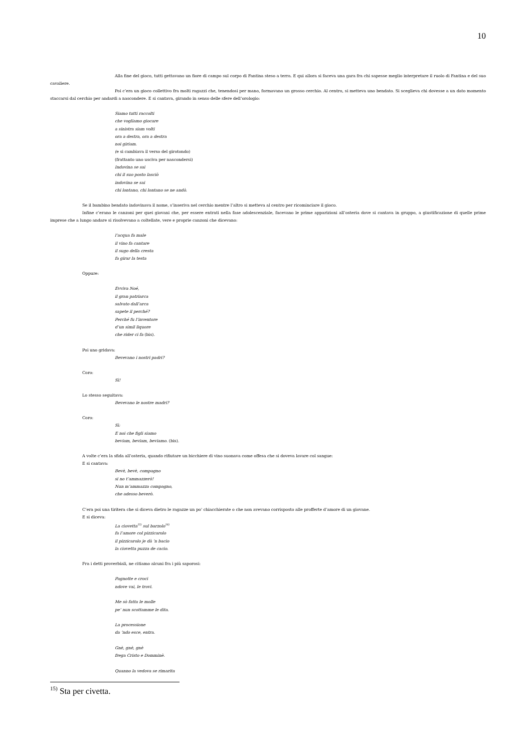10
Alla fine del gioco, tutti gettavano un fiore di campo sul corpo di Fantina steso a terra. E qui allora si faceva una gara fra chi sapesse meglio interpretare il ruolo di Fantina e del suo cavaliere.
Poi c’era un gioco collettivo fra molti ragazzi che, tenendosi per mano, formavano un grosso cerchio. Al centro, si metteva uno bendato. Si sceglieva chi dovesse a un dato momento staccarsi dal cerchio per andardi a nascondere. E si cantava, girando in senso delle sfere dell’orologio:
Siamo tutti raccolti
che vogliamo giocare
a sinistra siam volti
ora a destra, ora a destra
noi giriam.
(e si cambiava il verso del girotondo)
(frattanto uno usciva per nascondersi)
Indovina se sai
chi il suo posto lasciò
indovina se sai
chi lontano, chi lontano se ne andò.
Se il bambino bendato indovinava il nome, s’inseriva nel cerchio mentre l’altro si metteva al centro per ricominciare il gioco.
Infine c’erano le canzoni per quei giovani che, per essere entrati nella fase adolescenziale, facevano le prime apparizioni all’osteria dove si cantava in gruppo, a giustificazione di quelle prime imprese che a lungo andare si risolvevano a coltellate, vere e proprie canzoni che dicevano:
l’acqua fa male
il vino fa cantare
il sugo della cresta
fa girar la testa
Oppure:
Evviva Noé,
il gran patriarca
salvato dall’arca
sapete il perché?
Perché fu l’inventore
d’un simil liquore
che rider ci fa (bis).
Poi uno gridava:
Bevevano i nostri padri?
Coro:
Sì!
Lo stesso seguitava:
Bevevano le nostre madri?
Coro:
Sì:
E noi che figli siamo
beviam, beviam, beviamo. (bis).
A volte c’era la sfida all’osteria, quando rifiutare un bicchiere di vino suonava come offesa che si doveva lavare col sangue:
E si cantava:
Bevè, bevè, compagno
si no t’ammazzerò!
Nun m’ammazza compagno,
che adesso beverò.
C’era poi una tiritera che si diceva dietro le ragazze un po' chiacchierate o che non avevano corrisposto alle profferte d’amore di un giovane.
E si diceva:
La ciovetta<sup>15)</sup> sul barzolo<sup>16)</sup>
fa l’amore col pizzicarolo
il pizzicarolo je dà ‘n bacio
la ciovetta puzza de cacio.
Fra i detti proverbiali, ne citiamo alcuni fra i più saporosi:
Pagnotte e croci
ndove vai, le trovi.
Me sò fatta le molle
pe’ nun scottamme le dita.
La processione
da ‘ndo esce, entra.
Gnè, gnè, gnè
frega Cristo e Domminè.
Quanno la vedova se rimarita
<sup>15)</sup> Sta per civetta.